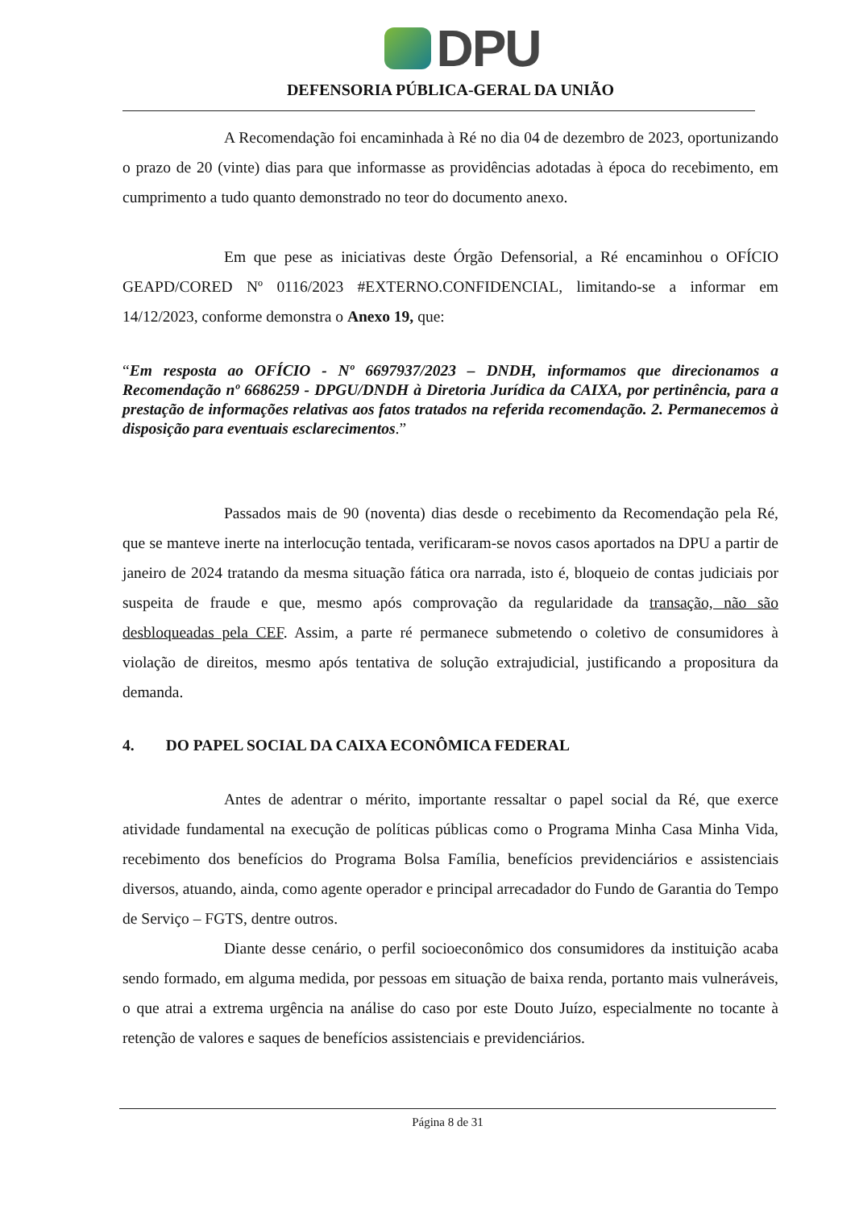DPU
DEFENSORIA PÚBLICA-GERAL DA UNIÃO
A Recomendação foi encaminhada à Ré no dia 04 de dezembro de 2023, oportunizando o prazo de 20 (vinte) dias para que informasse as providências adotadas à época do recebimento, em cumprimento a tudo quanto demonstrado no teor do documento anexo.
Em que pese as iniciativas deste Órgão Defensorial, a Ré encaminhou o OFÍCIO GEAPD/CORED Nº 0116/2023 #EXTERNO.CONFIDENCIAL, limitando-se a informar em 14/12/2023, conforme demonstra o Anexo 19, que:
“Em resposta ao OFÍCIO - Nº 6697937/2023 – DNDH, informamos que direcionamos a Recomendação nº 6686259 - DPGU/DNDH à Diretoria Jurídica da CAIXA, por pertinência, para a prestação de informações relativas aos fatos tratados na referida recomendação. 2. Permanecemos à disposição para eventuais esclarecimentos.”
Passados mais de 90 (noventa) dias desde o recebimento da Recomendação pela Ré, que se manteve inerte na interlocução tentada, verificaram-se novos casos aportados na DPU a partir de janeiro de 2024 tratando da mesma situação fática ora narrada, isto é, bloqueio de contas judiciais por suspeita de fraude e que, mesmo após comprovação da regularidade da transação, não são desbloqueadas pela CEF. Assim, a parte ré permanece submetendo o coletivo de consumidores à violação de direitos, mesmo após tentativa de solução extrajudicial, justificando a propositura da demanda.
4. DO PAPEL SOCIAL DA CAIXA ECONÔMICA FEDERAL
Antes de adentrar o mérito, importante ressaltar o papel social da Ré, que exerce atividade fundamental na execução de políticas públicas como o Programa Minha Casa Minha Vida, recebimento dos benefícios do Programa Bolsa Família, benefícios previdenciários e assistenciais diversos, atuando, ainda, como agente operador e principal arrecadador do Fundo de Garantia do Tempo de Serviço – FGTS, dentre outros.
Diante desse cenário, o perfil socioeconômico dos consumidores da instituição acaba sendo formado, em alguma medida, por pessoas em situação de baixa renda, portanto mais vulneráveis, o que atrai a extrema urgência na análise do caso por este Douto Juízo, especialmente no tocante à retenção de valores e saques de benefícios assistenciais e previdenciários.
Página 8 de 31